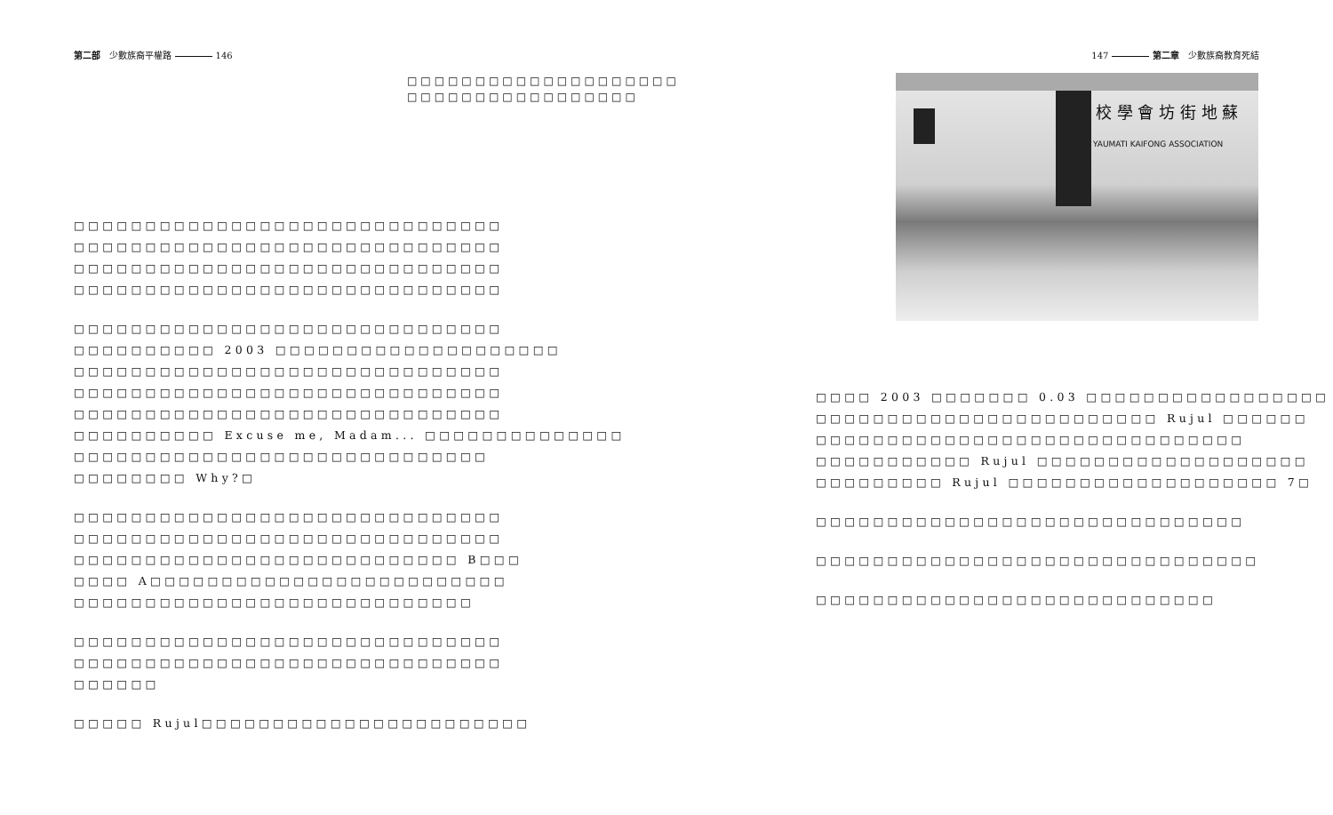第二部 少數族裔平權路 146
□□□□□□□□□□□□□□□□□□□□
□□□□□□□□□□□□□□□□□
□□□□□□□□□□□□□□□□□□□□□□□□□□□□□□
□□□□□□□□□□□□□□□□□□□□□□□□□□□□□□
□□□□□□□□□□□□□□□□□□□□□□□□□□□□□□
□□□□□□□□□□□□□□□□□□□□□□□□□□□□□□
□□□□□□□□□□□□□□□□□□□□□□□□□□□□□□
□□□□□□□□□□ 2003 □□□□□□□□□□□□□□□□□□□□
□□□□□□□□□□□□□□□□□□□□□□□□□□□□□□
□□□□□□□□□□□□□□□□□□□□□□□□□□□□□□
□□□□□□□□□□□□□□□□□□□□□□□□□□□□□□
□□□□□□□□□□ Excuse me, Madam... □□□□□□□□□□□□□□
□□□□□□□□□□□□□□□□□□□□□□□□□□□□□
□□□□□□□□ Why?□
□□□□□□□□□□□□□□□□□□□□□□□□□□□□□□
□□□□□□□□□□□□□□□□□□□□□□□□□□□□□□
□□□□□□□□□□□□□□□□□□□□□□□□□□□ B□□□
□□□□ A□□□□□□□□□□□□□□□□□□□□□□□□□
□□□□□□□□□□□□□□□□□□□□□□□□□□□□
□□□□□□□□□□□□□□□□□□□□□□□□□□□□□□
□□□□□□□□□□□□□□□□□□□□□□□□□□□□□□
□□□□□□
□□□□□ Rujul□□□□□□□□□□□□□□□□□□□□□□□
147 第二章 少數族裔教育死結
YAUMATI KAIFONG ASSOCIATION
校 學 會 坊 街 地 蘇
□□□□ 2003 □□□□□□□ 0.03 □□□□□□□□□□□□□□□□□
□□□□□□□□□□□□□□□□□□□□□□□□ Rujul □□□□□□
□□□□□□□□□□□□□□□□□□□□□□□□□□□□□□
□□□□□□□□□□□ Rujul □□□□□□□□□□□□□□□□□□□
□□□□□□□□□ Rujul □□□□□□□□□□□□□□□□□□□ 7□
□□□□□□□□□□□□□□□□□□□□□□□□□□□□□□
□□□□□□□□□□□□□□□□□□□□□□□□□□□□□□□
□□□□□□□□□□□□□□□□□□□□□□□□□□□□